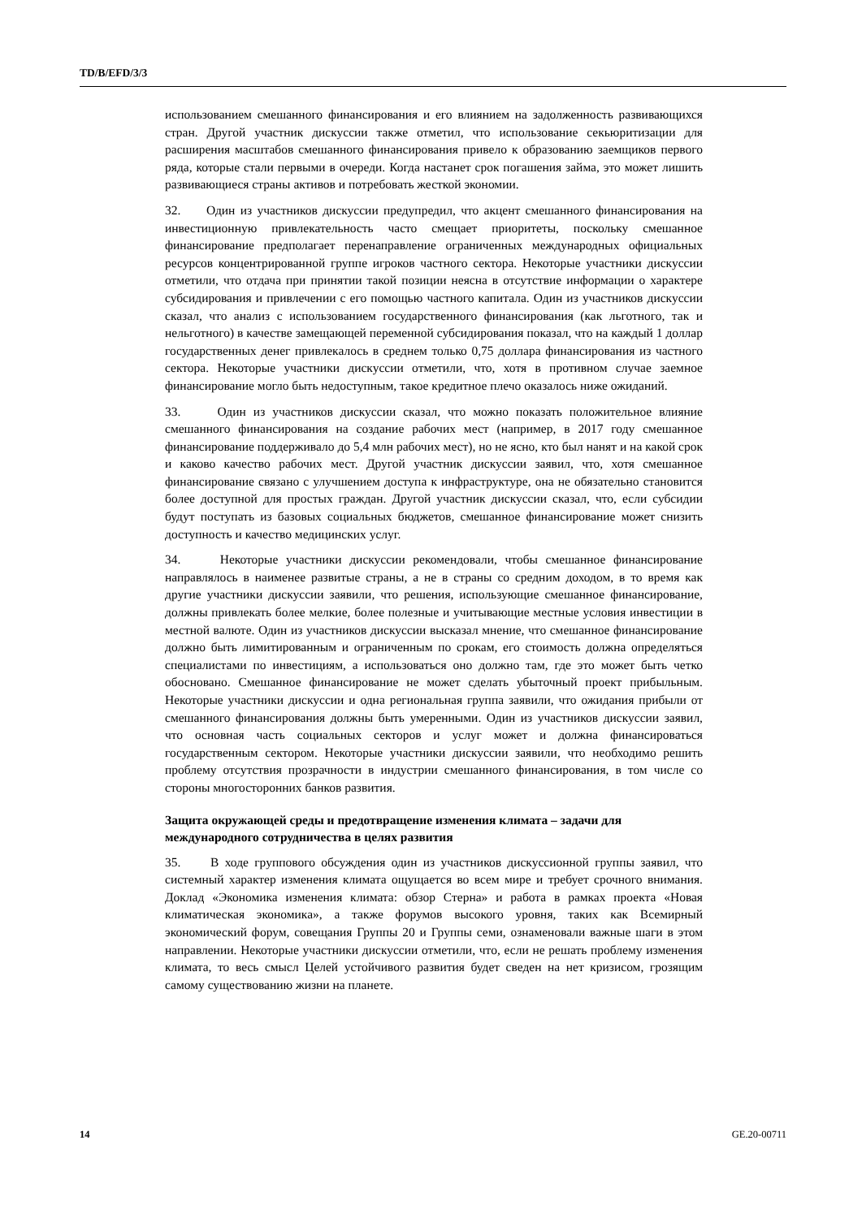TD/B/EFD/3/3
использованием смешанного финансирования и его влиянием на задолженность развивающихся стран. Другой участник дискуссии также отметил, что использование секьюритизации для расширения масштабов смешанного финансирования привело к образованию заемщиков первого ряда, которые стали первыми в очереди. Когда настанет срок погашения займа, это может лишить развивающиеся страны активов и потребовать жесткой экономии.
32. Один из участников дискуссии предупредил, что акцент смешанного финансирования на инвестиционную привлекательность часто смещает приоритеты, поскольку смешанное финансирование предполагает перенаправление ограниченных международных официальных ресурсов концентрированной группе игроков частного сектора. Некоторые участники дискуссии отметили, что отдача при принятии такой позиции неясна в отсутствие информации о характере субсидирования и привлечении с его помощью частного капитала. Один из участников дискуссии сказал, что анализ с использованием государственного финансирования (как льготного, так и нельготного) в качестве замещающей переменной субсидирования показал, что на каждый 1 доллар государственных денег привлекалось в среднем только 0,75 доллара финансирования из частного сектора. Некоторые участники дискуссии отметили, что, хотя в противном случае заемное финансирование могло быть недоступным, такое кредитное плечо оказалось ниже ожиданий.
33. Один из участников дискуссии сказал, что можно показать положительное влияние смешанного финансирования на создание рабочих мест (например, в 2017 году смешанное финансирование поддерживало до 5,4 млн рабочих мест), но не ясно, кто был нанят и на какой срок и каково качество рабочих мест. Другой участник дискуссии заявил, что, хотя смешанное финансирование связано с улучшением доступа к инфраструктуре, она не обязательно становится более доступной для простых граждан. Другой участник дискуссии сказал, что, если субсидии будут поступать из базовых социальных бюджетов, смешанное финансирование может снизить доступность и качество медицинских услуг.
34. Некоторые участники дискуссии рекомендовали, чтобы смешанное финансирование направлялось в наименее развитые страны, а не в страны со средним доходом, в то время как другие участники дискуссии заявили, что решения, использующие смешанное финансирование, должны привлекать более мелкие, более полезные и учитывающие местные условия инвестиции в местной валюте. Один из участников дискуссии высказал мнение, что смешанное финансирование должно быть лимитированным и ограниченным по срокам, его стоимость должна определяться специалистами по инвестициям, а использоваться оно должно там, где это может быть четко обосновано. Смешанное финансирование не может сделать убыточный проект прибыльным. Некоторые участники дискуссии и одна региональная группа заявили, что ожидания прибыли от смешанного финансирования должны быть умеренными. Один из участников дискуссии заявил, что основная часть социальных секторов и услуг может и должна финансироваться государственным сектором. Некоторые участники дискуссии заявили, что необходимо решить проблему отсутствия прозрачности в индустрии смешанного финансирования, в том числе со стороны многосторонних банков развития.
Защита окружающей среды и предотвращение изменения климата – задачи для международного сотрудничества в целях развития
35. В ходе группового обсуждения один из участников дискуссионной группы заявил, что системный характер изменения климата ощущается во всем мире и требует срочного внимания. Доклад «Экономика изменения климата: обзор Стерна» и работа в рамках проекта «Новая климатическая экономика», а также форумов высокого уровня, таких как Всемирный экономический форум, совещания Группы 20 и Группы семи, ознаменовали важные шаги в этом направлении. Некоторые участники дискуссии отметили, что, если не решать проблему изменения климата, то весь смысл Целей устойчивого развития будет сведен на нет кризисом, грозящим самому существованию жизни на планете.
14 GE.20-00711